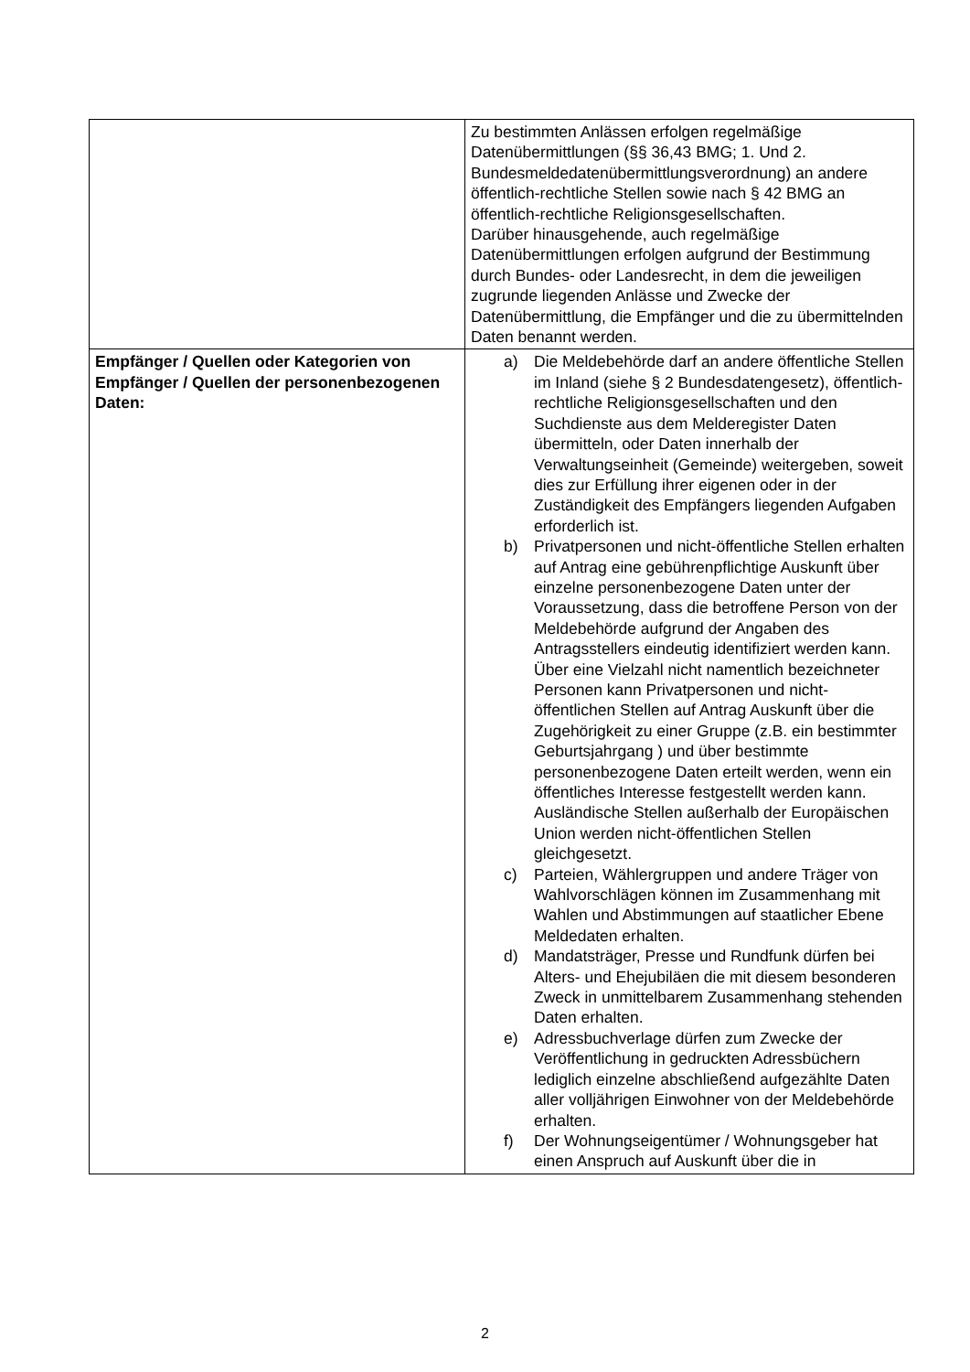| | Zu bestimmten Anlässen erfolgen regelmäßige Datenübermittlungen (§§ 36,43 BMG; 1. Und 2. Bundesmeldedatenübermittlungsverordnung) an andere öffentlich-rechtliche Stellen sowie nach § 42 BMG an öffentlich-rechtliche Religionsgesellschaften. Darüber hinausgehende, auch regelmäßige Datenübermittlungen erfolgen aufgrund der Bestimmung durch Bundes- oder Landesrecht, in dem die jeweiligen zugrunde liegenden Anlässe und Zwecke der Datenübermittlung, die Empfänger und die zu übermittelnden Daten benannt werden. |
| Empfänger / Quellen oder Kategorien von Empfänger / Quellen der personenbezogenen Daten: | a) Die Meldebehörde darf an andere öffentliche Stellen im Inland (siehe § 2 Bundesdatengesetz), öffentlich-rechtliche Religionsgesellschaften und den Suchdienste aus dem Melderegister Daten übermitteln, oder Daten innerhalb der Verwaltungseinheit (Gemeinde) weitergeben, soweit dies zur Erfüllung ihrer eigenen oder in der Zuständigkeit des Empfängers liegenden Aufgaben erforderlich ist. b) Privatpersonen und nicht-öffentliche Stellen erhalten auf Antrag eine gebührenpflichtige Auskunft über einzelne personenbezogene Daten unter der Voraussetzung, dass die betroffene Person von der Meldebehörde aufgrund der Angaben des Antragsstellers eindeutig identifiziert werden kann. Über eine Vielzahl nicht namentlich bezeichneter Personen kann Privatpersonen und nicht-öffentlichen Stellen auf Antrag Auskunft über die Zugehörigkeit zu einer Gruppe (z.B. ein bestimmter Geburtsjahrgang ) und über bestimmte personenbezogene Daten erteilt werden, wenn ein öffentliches Interesse festgestellt werden kann. Ausländische Stellen außerhalb der Europäischen Union werden nicht-öffentlichen Stellen gleichgesetzt. c) Parteien, Wählergruppen und andere Träger von Wahlvorschlägen können im Zusammenhang mit Wahlen und Abstimmungen auf staatlicher Ebene Meldedaten erhalten. d) Mandatsträger, Presse und Rundfunk dürfen bei Alters- und Ehejubiläen die mit diesem besonderen Zweck in unmittelbarem Zusammenhang stehenden Daten erhalten. e) Adressbuchverlage dürfen zum Zwecke der Veröffentlichung in gedruckten Adressbüchern lediglich einzelne abschließend aufgezählte Daten aller volljährigen Einwohner von der Meldebehörde erhalten. f) Der Wohnungseigentümer / Wohnungsgeber hat einen Anspruch auf Auskunft über die in |
2